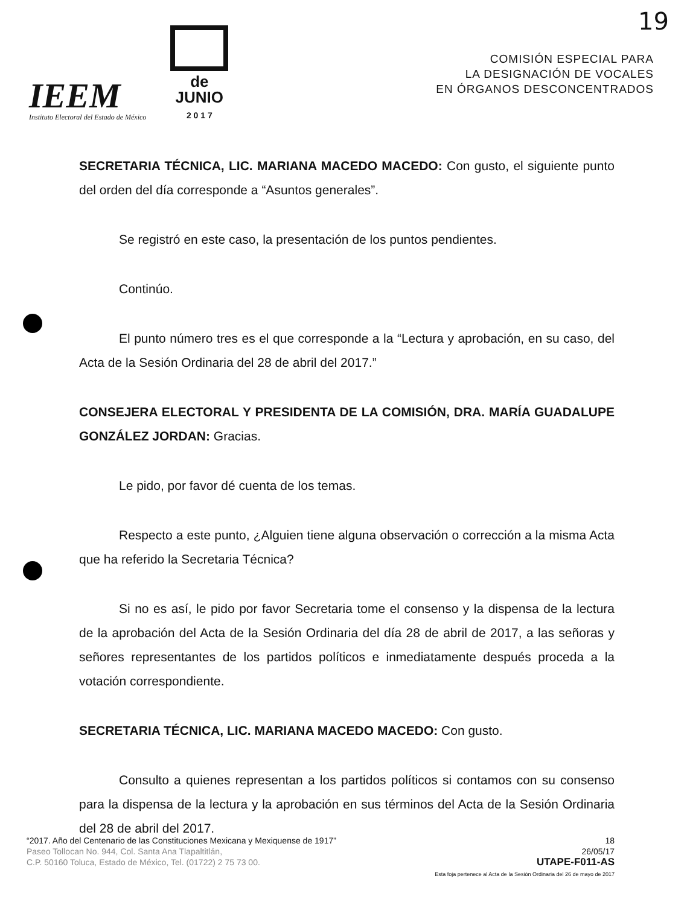19
IEEM
Instituto Electoral del Estado de México
de
JUNIO
2 0 1 7
COMISIÓN ESPECIAL PARA
LA DESIGNACIÓN DE VOCALES
EN ÓRGANOS DESCONCENTRADOS
SECRETARIA TÉCNICA, LIC. MARIANA MACEDO MACEDO: Con gusto, el siguiente punto del orden del día corresponde a “Asuntos generales”.
Se registró en este caso, la presentación de los puntos pendientes.
Continúo.
El punto número tres es el que corresponde a la “Lectura y aprobación, en su caso, del Acta de la Sesión Ordinaria del 28 de abril del 2017.”
CONSEJERA ELECTORAL Y PRESIDENTA DE LA COMISIÓN, DRA. MARÍA GUADALUPE GONZÁLEZ JORDAN: Gracias.
Le pido, por favor dé cuenta de los temas.
Respecto a este punto, ¿Alguien tiene alguna observación o corrección a la misma Acta que ha referido la Secretaria Técnica?
Si no es así, le pido por favor Secretaria tome el consenso y la dispensa de la lectura de la aprobación del Acta de la Sesión Ordinaria del día 28 de abril de 2017, a las señoras y señores representantes de los partidos políticos e inmediatamente después proceda a la votación correspondiente.
SECRETARIA TÉCNICA, LIC. MARIANA MACEDO MACEDO: Con gusto.
Consulto a quienes representan a los partidos políticos si contamos con su consenso para la dispensa de la lectura y la aprobación en sus términos del Acta de la Sesión Ordinaria del 28 de abril del 2017.
“2017. Año del Centenario de las Constituciones Mexicana y Mexiquense de 1917”
Paseo Tollocan No. 944, Col. Santa Ana Tlapaltitlán,
C.P. 50160 Toluca, Estado de México, Tel. (01722) 2 75 73 00.
18
26/05/17
UTAPE-F011-AS
Esta foja pertenece al Acta de la Sesión Ordinaria del 26 de mayo de 2017